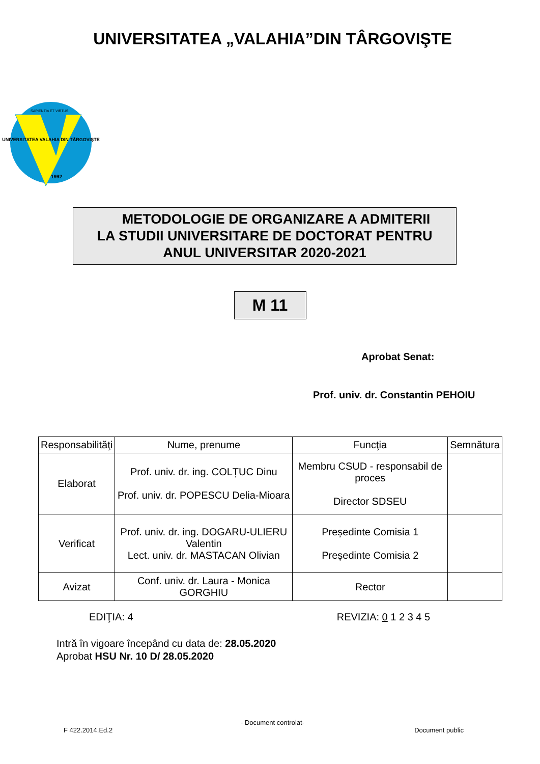UNIVERSITATEA „VALAHIA”DIN TÂRGOVIŞTE
UNIVERSITATEA VALAHIA DIN TÂRGOVIŞTE
SAPIENTIA ET VIRTUS
1992
METODOLOGIE DE ORGANIZARE A ADMITERII
LA STUDII UNIVERSITARE DE DOCTORAT PENTRU
ANUL UNIVERSITAR 2020-2021
M 11
Aprobat Senat:
Prof. univ. dr. Constantin PEHOIU
| Responsabilităţi | Nume, prenume | Funcţia | Semnătura |
| --- | --- | --- | --- |
| Elaborat | Prof. univ. dr. ing. COLȚUC Dinu Prof. univ. dr. POPESCU Delia-Mioara | Membru CSUD - responsabil de proces Director SDSEU | |
| Verificat | Prof. univ. dr. ing. DOGARU-ULIERU Valentin Lect. univ. dr. MASTACAN Olivian | Președinte Comisia 1 Președinte Comisia 2 | |
| Avizat | Conf. univ. dr. Laura - Monica GORGHIU | Rector | |
EDIŢIA: 4 REVIZIA: 0 1 2 3 4 5
Intră în vigoare începând cu data de: 28.05.2020
Aprobat HSU Nr. 10 D/ 28.05.2020
- Document controlat-
F 422.2014.Ed.2 Document public